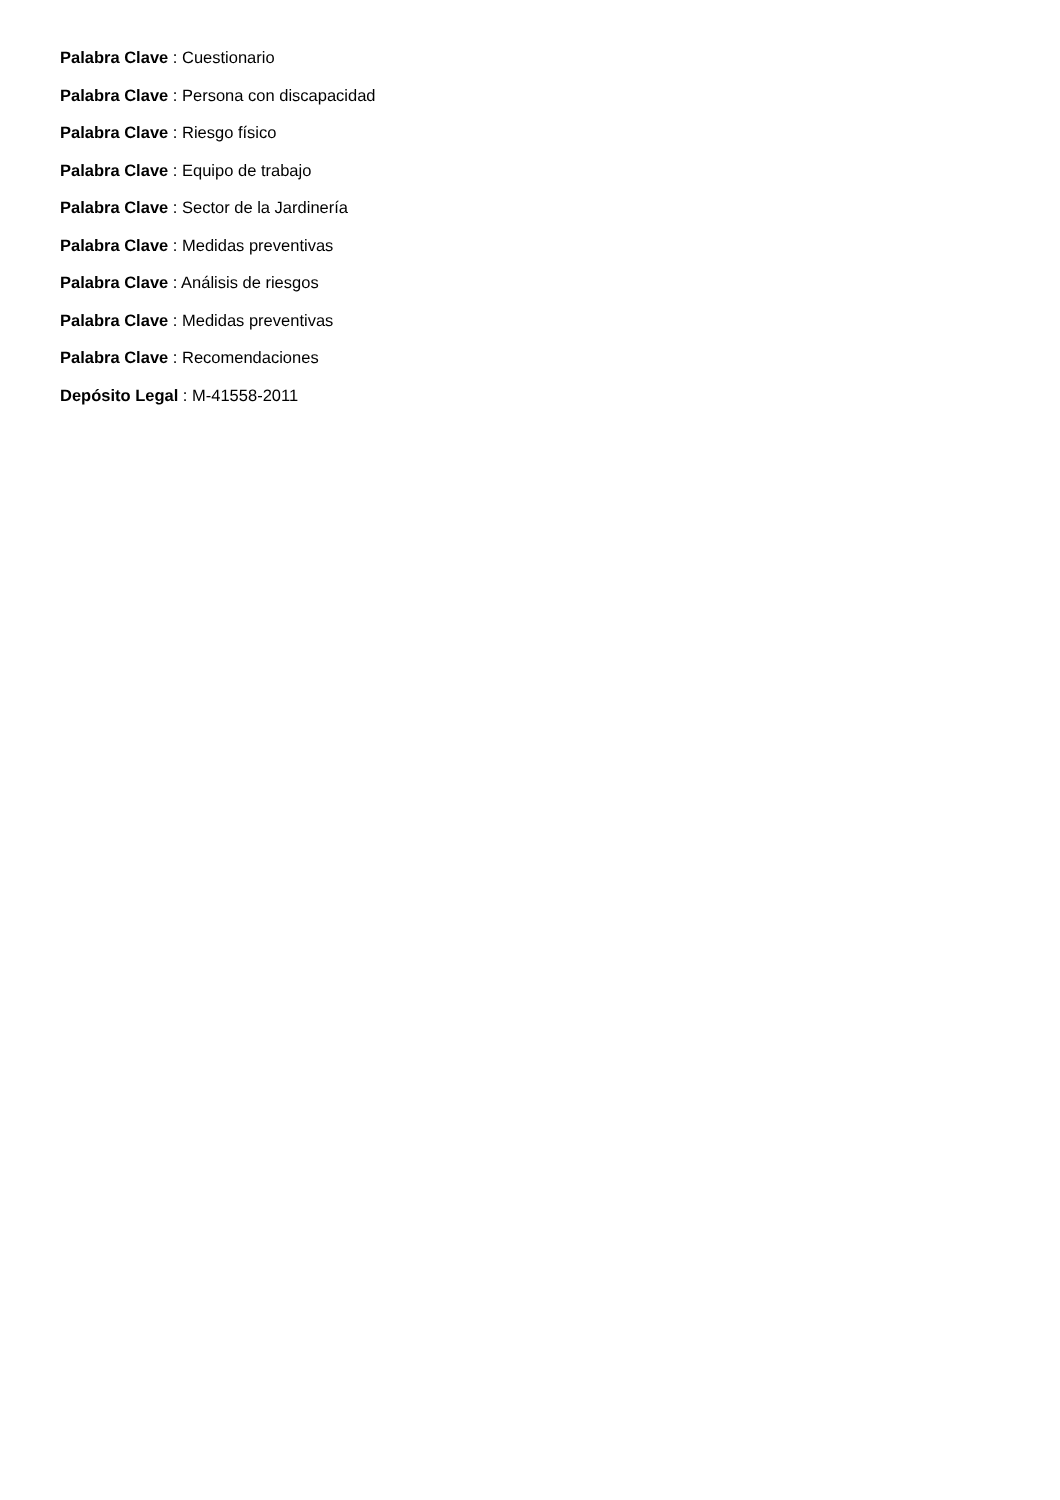Palabra Clave : Cuestionario
Palabra Clave : Persona con discapacidad
Palabra Clave : Riesgo físico
Palabra Clave : Equipo de trabajo
Palabra Clave : Sector de la Jardinería
Palabra Clave : Medidas preventivas
Palabra Clave : Análisis de riesgos
Palabra Clave : Medidas preventivas
Palabra Clave : Recomendaciones
Depósito Legal : M-41558-2011